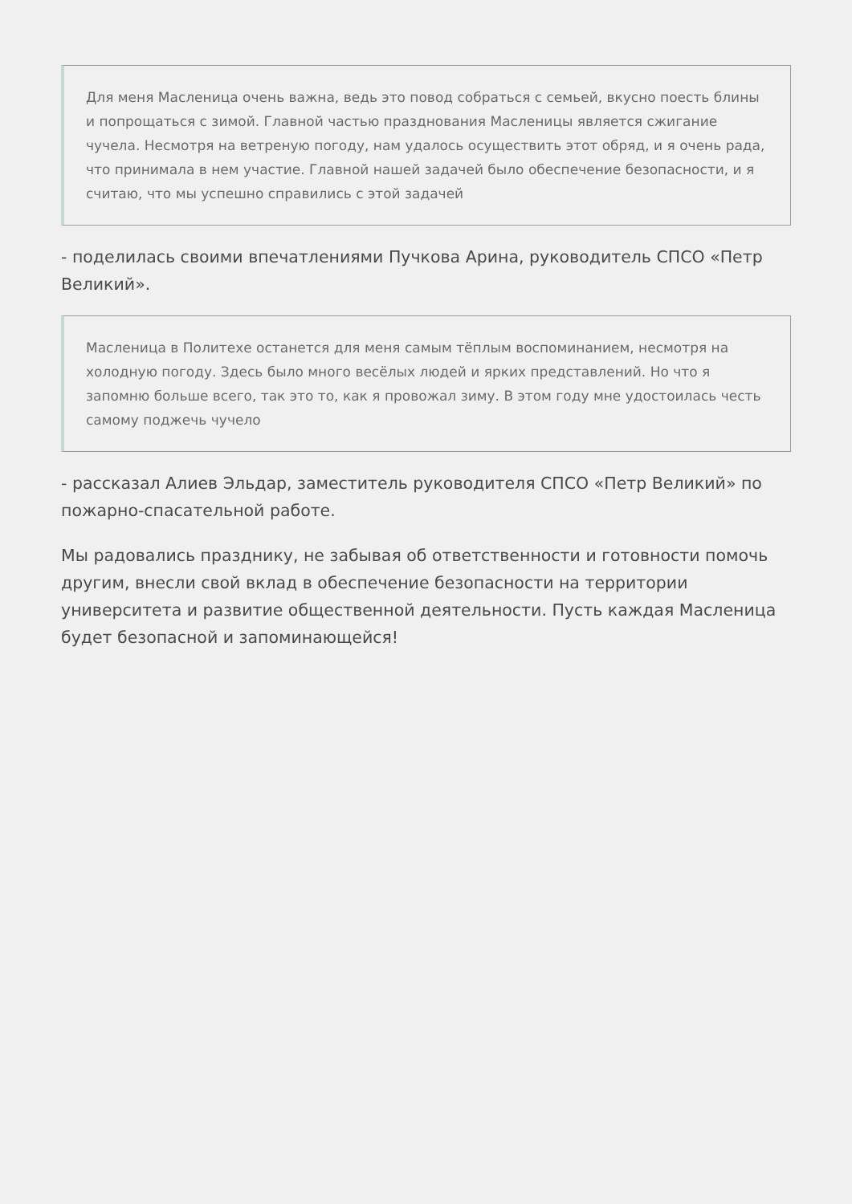Для меня Масленица очень важна, ведь это повод собраться с семьей, вкусно поесть блины и попрощаться с зимой. Главной частью празднования Масленицы является сжигание чучела. Несмотря на ветреную погоду, нам удалось осуществить этот обряд, и я очень рада, что принимала в нем участие. Главной нашей задачей было обеспечение безопасности, и я считаю, что мы успешно справились с этой задачей
- поделилась своими впечатлениями Пучкова Арина, руководитель СПСО «Петр Великий».
Масленица в Политехе останется для меня самым тёплым воспоминанием, несмотря на холодную погоду. Здесь было много весёлых людей и ярких представлений. Но что я запомню больше всего, так это то, как я провожал зиму. В этом году мне удостоилась честь самому поджечь чучело
- рассказал Алиев Эльдар, заместитель руководителя СПСО «Петр Великий» по пожарно-спасательной работе.
Мы радовались празднику, не забывая об ответственности и готовности помочь другим, внесли свой вклад в обеспечение безопасности на территории университета и развитие общественной деятельности. Пусть каждая Масленица будет безопасной и запоминающейся!